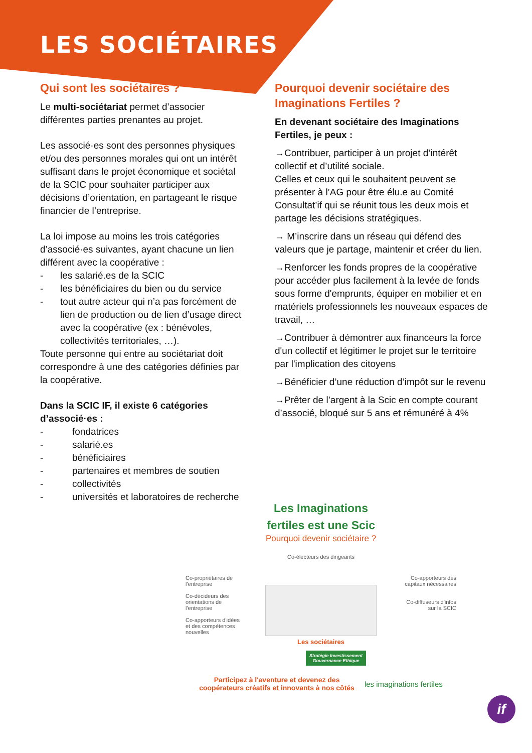LES SOCIÉTAIRES
Qui sont les sociétaires ?
Le multi-sociétariat permet d’associer différentes parties prenantes au projet.
Les associé·es sont des personnes physiques et/ou des personnes morales qui ont un intérêt suffisant dans le projet économique et sociétal de la SCIC pour souhaiter participer aux décisions d’orientation, en partageant le risque financier de l’entreprise.
La loi impose au moins les trois catégories d’associé·es suivantes, ayant chacune un lien différent avec la coopérative :
- les salarié.es de la SCIC
- les bénéficiaires du bien ou du service
- tout autre acteur qui n’a pas forcément de lien de production ou de lien d’usage direct avec la coopérative (ex : bénévoles, collectivités territoriales, …).
Toute personne qui entre au sociétariat doit correspondre à une des catégories définies par la coopérative.
Dans la SCIC IF, il existe 6 catégories d’associé·es :
- fondatrices
- salarié.es
- bénéficiaires
- partenaires et membres de soutien
- collectivités
- universités et laboratoires de recherche
Pourquoi devenir sociétaire des Imaginations Fertiles ?
En devenant sociétaire des Imaginations Fertiles, je peux :
→Contribuer, participer à un projet d’intérêt collectif et d’utilité sociale.
Celles et ceux qui le souhaitent peuvent se présenter à l’AG pour être élu.e au Comité Consultat’if qui se réunit tous les deux mois et partage les décisions stratégiques.
→ M’inscrire dans un réseau qui défend des valeurs que je partage, maintenir et créer du lien.
→Renforcer les fonds propres de la coopérative pour accéder plus facilement à la levée de fonds sous forme d'emprunts, équiper en mobilier et en matériels professionnels les nouveaux espaces de travail, …
→Contribuer à démontrer aux financeurs la force d'un collectif et légitimer le projet sur le territoire par l'implication des citoyens
→Bénéficier d’une réduction d’impôt sur le revenu
→Prêter de l’argent à la Scic en compte courant d’associé, bloqué sur 5 ans et rémunéré à 4%
Les Imaginations
fertiles est une Scic
Pourquoi devenir sociétaire ?
Co-électeurs des dirigeants
Co-propriétaires de l'entreprise
Co-décideurs des orientations de l'entreprise
Co-apporteurs d'idées et des compétences nouvelles
Co-apporteurs des capitaux nécessaires
Co-diffuseurs d'infos sur la SCIC
Les sociétaires
Stratégie Investissement Gouvernance Ethique
Participez à l'aventure et devenez des
coopérateurs créatifs et innovants à nos côtés
les imaginations fertiles
if